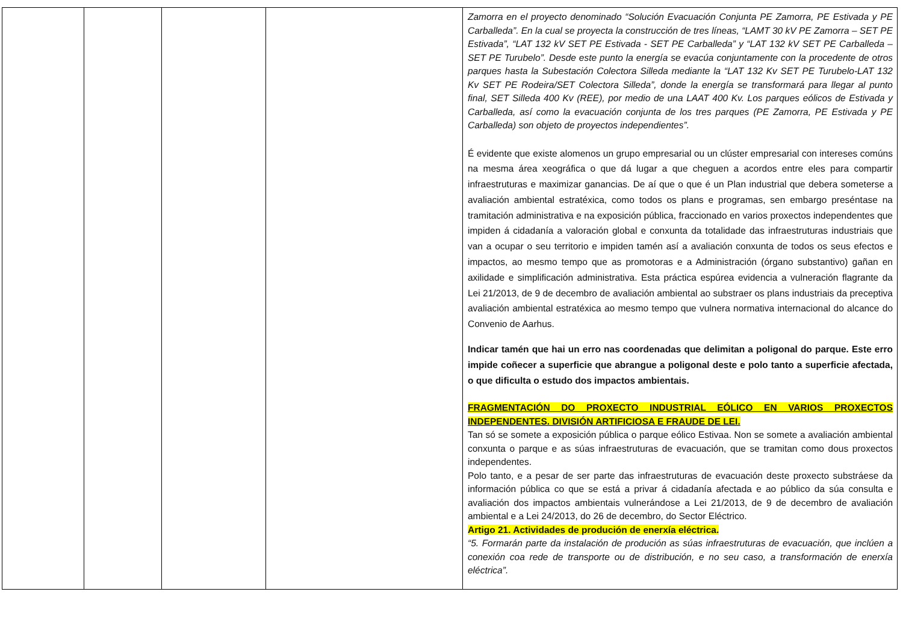| | | | | Zamorra en el proyecto denominado “Solución Evacuación Conjunta PE Zamorra, PE Estivada y PE Carballeda”. En la cual se proyecta la construcción de tres líneas, “LAMT 30 kV PE Zamorra – SET PE Estivada”, “LAT 132 kV SET PE Estivada - SET PE Carballeda” y “LAT 132 kV SET PE Carballeda – SET PE Turubelo”. Desde este punto la energía se evacúa conjuntamente con la procedente de otros parques hasta la Subestación Colectora Silleda mediante la “LAT 132 Kv SET PE Turubelo-LAT 132 Kv SET PE Rodeira/SET Colectora Silleda”, donde la energía se transformará para llegar al punto final, SET Silleda 400 Kv (REE), por medio de una LAAT 400 Kv. Los parques eólicos de Estivada y Carballeda, así como la evacuación conjunta de los tres parques (PE Zamorra, PE Estivada y PE Carballeda) son objeto de proyectos independientes”. É evidente que existe alomenos un grupo empresarial ou un clúster empresarial con intereses comúns na mesma área xeográfica o que dá lugar a que cheguen a acordos entre eles para compartir infraestruturas e maximizar ganancias. De aí que o que é un Plan industrial que debera someterse a avaliación ambiental estratéxica, como todos os plans e programas, sen embargo preséntase na tramitación administrativa e na exposición pública, fraccionado en varios proxectos independentes que impiden á cidadanía a valoración global e conxunta da totalidade das infraestruturas industriais que van a ocupar o seu territorio e impiden tamén así a avaliación conxunta de todos os seus efectos e impactos, ao mesmo tempo que as promotoras e a Administración (órgano substantivo) gañan en axilidade e simplificación administrativa. Esta práctica espúrea evidencia a vulneración flagrante da Lei 21/2013, de 9 de decembro de avaliación ambiental ao substraer os plans industriais da preceptiva avaliación ambiental estratéxica ao mesmo tempo que vulnera normativa internacional do alcance do Convenio de Aarhus. Indicar tamén que hai un erro nas coordenadas que delimitan a poligonal do parque. Este erro impide coñecer a superficie que abrangue a poligonal deste e polo tanto a superficie afectada, o que dificulta o estudo dos impactos ambientais. FRAGMENTACIÓN DO PROXECTO INDUSTRIAL EÓLICO EN VARIOS PROXECTOS INDEPENDENTES. DIVISIÓN ARTIFICIOSA E FRAUDE DE LEI. Tan só se somete a exposición pública o parque eólico Estivaa. Non se somete a avaliación ambiental conxunta o parque e as súas infraestruturas de evacuación, que se tramitan como dous proxectos independentes. Polo tanto, e a pesar de ser parte das infraestruturas de evacuación deste proxecto substráese da información pública co que se está a privar á cidadanía afectada e ao público da súa consulta e avaliación dos impactos ambientais vulnerándose a Lei 21/2013, de 9 de decembro de avaliación ambiental e a Lei 24/2013, do 26 de decembro, do Sector Eléctrico. Artigo 21. Actividades de produción de enerxía eléctrica. “5. Formarán parte da instalación de produción as súas infraestruturas de evacuación, que inclúen a conexión coa rede de transporte ou de distribución, e no seu caso, a transformación de enerxía eléctrica”. |